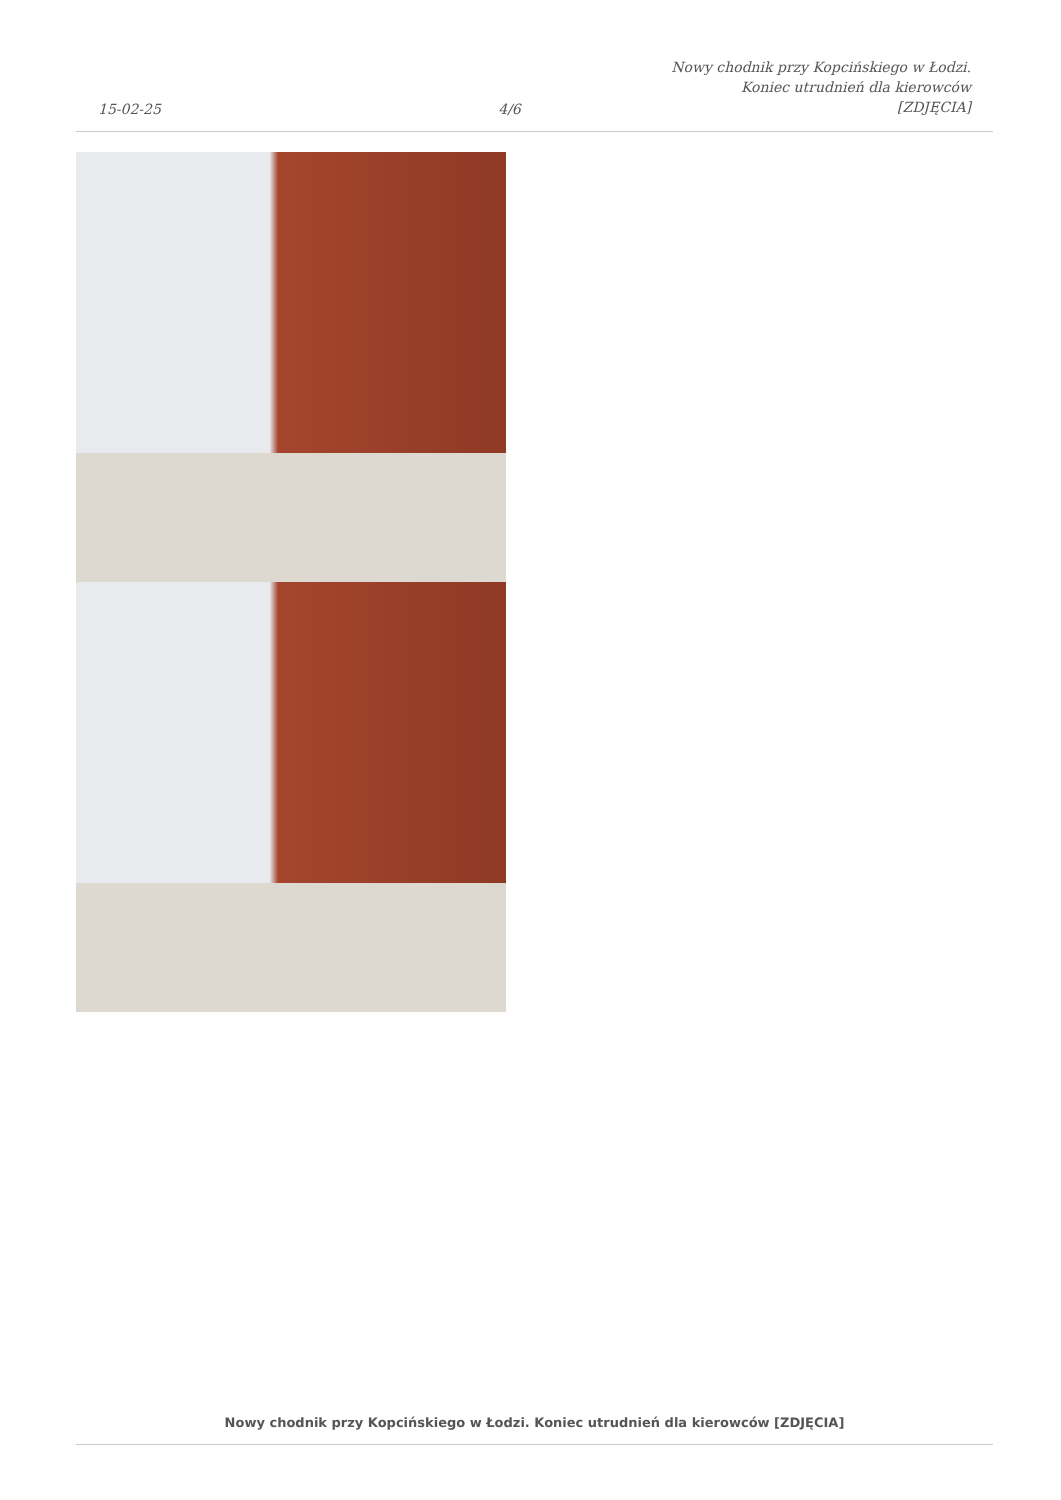15-02-25
4/6
Nowy chodnik przy Kopcińskiego w Łodzi. Koniec utrudnień dla kierowców [ZDJĘCIA]
Nowy chodnik przy Kopcińskiego w Łodzi. Koniec utrudnień dla kierowców [ZDJĘCIA]